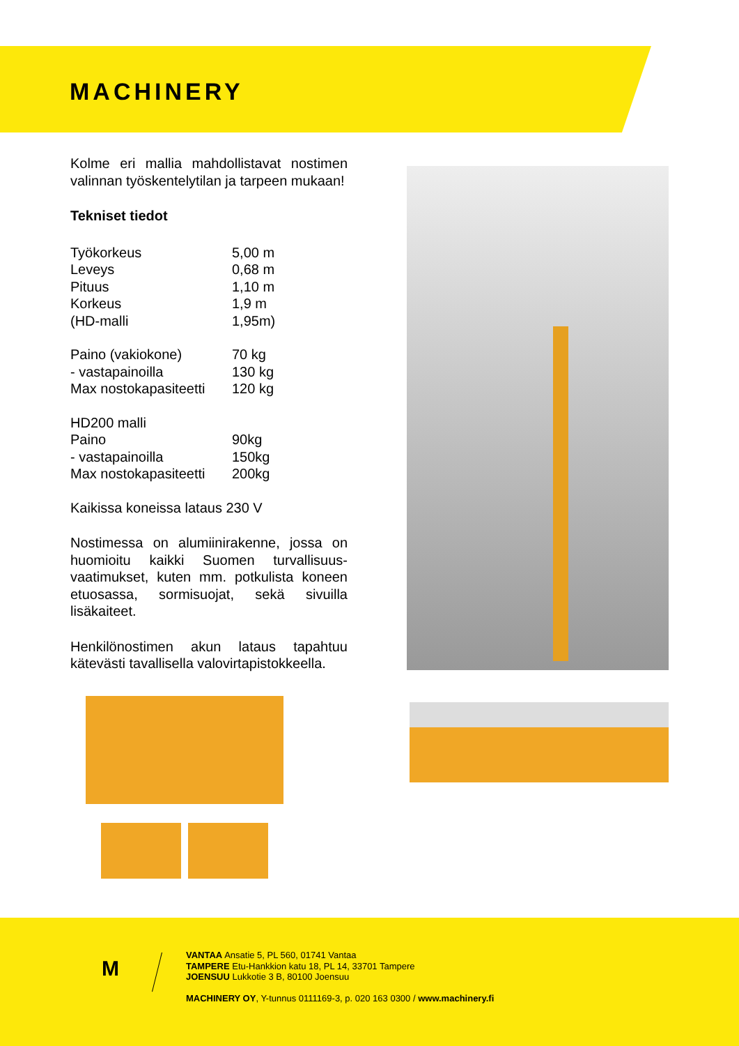MACHINERY
Kolme eri mallia mahdollistavat nostimen valinnan työskentelytilan ja tarpeen mukaan!
Tekniset tiedot
| Työkorkeus | 5,00 m |
| Leveys | 0,68 m |
| Pituus | 1,10 m |
| Korkeus | 1,9 m |
| (HD-malli | 1,95m) |
| Paino (vakiokone) | 70 kg |
| - vastapainoilla | 130 kg |
| Max nostokapasiteetti | 120 kg |
| HD200 malli | |
| Paino | 90kg |
| - vastapainoilla | 150kg |
| Max nostokapasiteetti | 200kg |
Kaikissa koneissa lataus 230 V
Nostimessa on alumiinirakenne, jossa on huomioitu kaikki Suomen turvallisuus-vaatimukset, kuten mm. potkulista koneen etuosassa, sormisuojat, sekä sivuilla lisäkaiteet.
Henkilönostimen akun lataus tapahtuu kätevästi tavallisella valovirtapistokkeella.
M
VANTAA Ansatie 5, PL 560, 01741 Vantaa
TAMPERE Etu-Hankkion katu 18, PL 14, 33701 Tampere
JOENSUU Lukkotie 3 B, 80100 Joensuu
MACHINERY OY, Y-tunnus 0111169-3, p. 020 163 0300 / www.machinery.fi